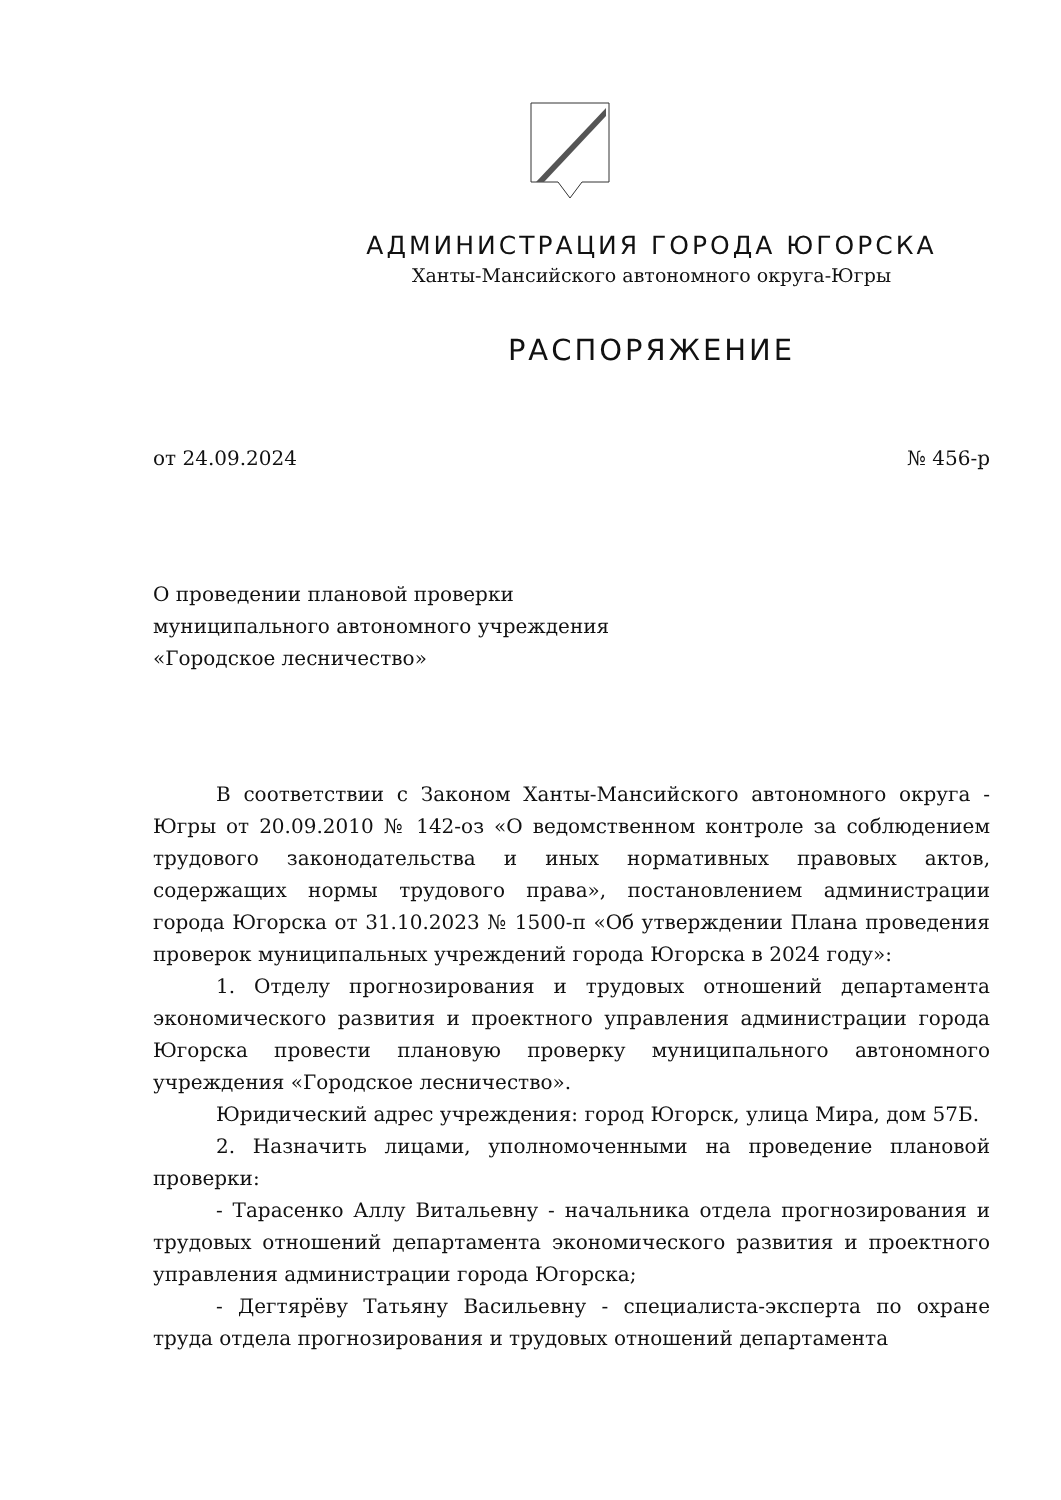АДМИНИСТРАЦИЯ ГОРОДА ЮГОРСКА
Ханты-Мансийского автономного округа-Югры
РАСПОРЯЖЕНИЕ
от 24.09.2024 № 456-р
О проведении плановой проверки
муниципального автономного учреждения
«Городское лесничество»
В соответствии с Законом Ханты-Мансийского автономного округа - Югры от 20.09.2010 № 142-оз «О ведомственном контроле за соблюдением трудового законодательства и иных нормативных правовых актов, содержащих нормы трудового права», постановлением администрации города Югорска от 31.10.2023 № 1500-п «Об утверждении Плана проведения проверок муниципальных учреждений города Югорска в 2024 году»:
1. Отделу прогнозирования и трудовых отношений департамента экономического развития и проектного управления администрации города Югорска провести плановую проверку муниципального автономного учреждения «Городское лесничество».
Юридический адрес учреждения: город Югорск, улица Мира, дом 57Б.
2. Назначить лицами, уполномоченными на проведение плановой проверки:
- Тарасенко Аллу Витальевну - начальника отдела прогнозирования и трудовых отношений департамента экономического развития и проектного управления администрации города Югорска;
- Дегтярёву Татьяну Васильевну - специалиста-эксперта по охране труда отдела прогнозирования и трудовых отношений департамента